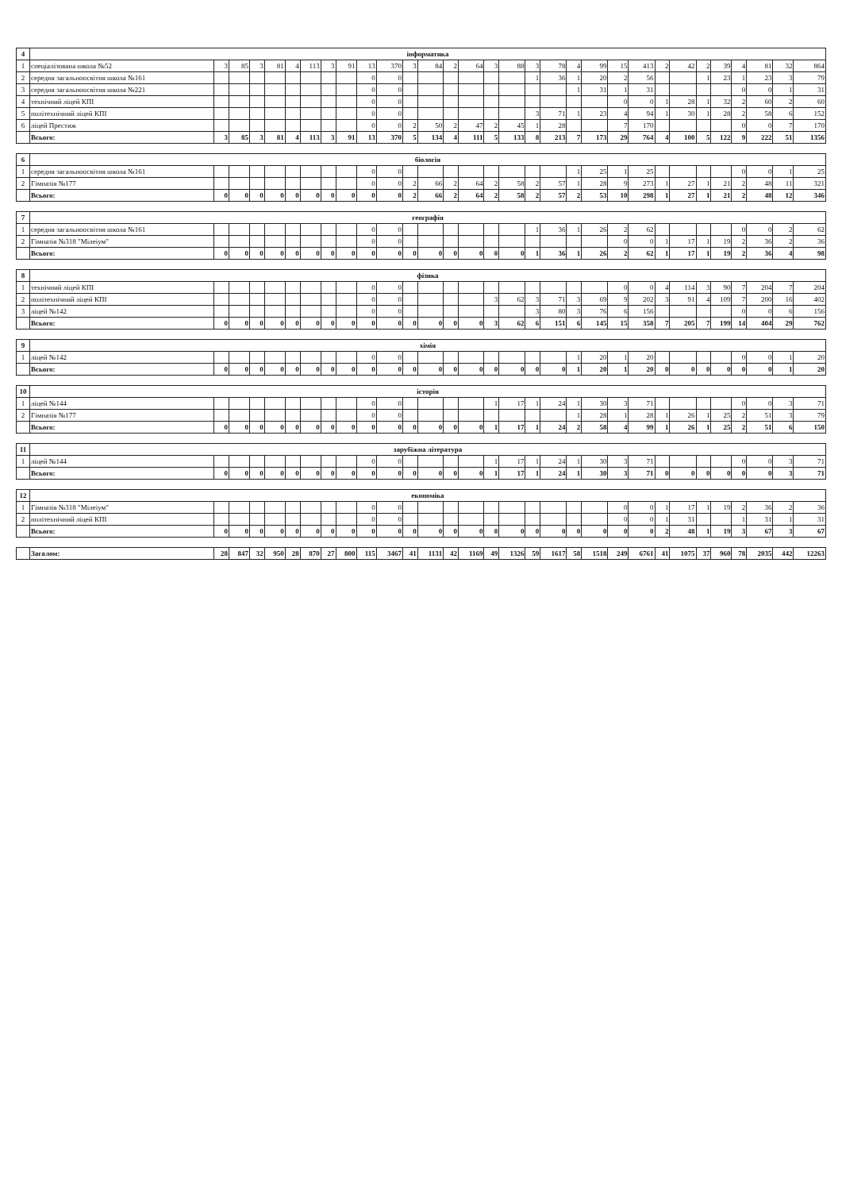| 4 | інформатика | | | | | | | | | | | | | | | | | | | | | | | | | | | | | | |
| 1 | спеціалізована школа №52 | 3 | 85 | 3 | 81 | 4 | 113 | 3 | 91 | 13 | 370 | 3 | 84 | 2 | 64 | 3 | 88 | 3 | 78 | 4 | 99 | 15 | 413 | 2 | 42 | 2 | 39 | 4 | 81 | 32 | 864 |
| 2 | середня загальноосвітня школа №161 | | | | | | | | | 0 | 0 | | | | | | | 1 | 36 | 1 | 20 | 2 | 56 | | | 1 | 23 | 1 | 23 | 3 | 79 |
| 3 | середня загальноосвітня школа №221 | | | | | | | | | 0 | 0 | | | | | | | | | 1 | 31 | 1 | 31 | | | | | 0 | 0 | 1 | 31 |
| 4 | технічний ліцей КПІ | | | | | | | | | 0 | 0 | | | | | | | | | | | 0 | 0 | 1 | 28 | 1 | 32 | 2 | 60 | 2 | 60 |
| 5 | політехнічний ліцей КПІ | | | | | | | | | 0 | 0 | | | | | | | 3 | 71 | 1 | 23 | 4 | 94 | 1 | 30 | 1 | 28 | 2 | 58 | 6 | 152 |
| 6 | ліцей Престиж | | | | | | | | | 0 | 0 | 2 | 50 | 2 | 47 | 2 | 45 | 1 | 28 | | | 7 | 170 | | | | | 0 | 0 | 7 | 170 |
| | Всього: | 3 | 85 | 3 | 81 | 4 | 113 | 3 | 91 | 13 | 370 | 5 | 134 | 4 | 111 | 5 | 133 | 8 | 213 | 7 | 173 | 29 | 764 | 4 | 100 | 5 | 122 | 9 | 222 | 51 | 1356 |
| 6 | біологія | | | | | | | | | | | | | | | | | | | | | | | | | | | | | | |
| 1 | середня загальноосвітня школа №161 | | | | | | | | | 0 | 0 | | | | | | | | | 1 | 25 | 1 | 25 | | | | | 0 | 0 | 1 | 25 |
| 2 | Гімназія №177 | | | | | | | | | 0 | 0 | 2 | 66 | 2 | 64 | 2 | 58 | 2 | 57 | 1 | 28 | 9 | 273 | 1 | 27 | 1 | 21 | 2 | 48 | 11 | 321 |
| | Всього: | 0 | 0 | 0 | 0 | 0 | 0 | 0 | 0 | 0 | 0 | 2 | 66 | 2 | 64 | 2 | 58 | 2 | 57 | 2 | 53 | 10 | 298 | 1 | 27 | 1 | 21 | 2 | 48 | 12 | 346 |
| 7 | географія | | | | | | | | | | | | | | | | | | | | | | | | | | | | | | |
| 1 | середня загальноосвітня школа №161 | | | | | | | | | 0 | 0 | | | | | | | 1 | 36 | 1 | 26 | 2 | 62 | | | | | 0 | 0 | 2 | 62 |
| 2 | Гімназія №318 "Мілеіум" | | | | | | | | | 0 | 0 | | | | | | | | | | | 0 | 0 | 1 | 17 | 1 | 19 | 2 | 36 | 2 | 36 |
| | Всього: | 0 | 0 | 0 | 0 | 0 | 0 | 0 | 0 | 0 | 0 | 0 | 0 | 0 | 0 | 0 | 0 | 1 | 36 | 1 | 26 | 2 | 62 | 1 | 17 | 1 | 19 | 2 | 36 | 4 | 98 |
| 8 | фізика | | | | | | | | | | | | | | | | | | | | | | | | | | | | | | |
| 1 | технічний ліцей КПІ | | | | | | | | | 0 | 0 | | | | | | | | | | | 0 | 0 | 4 | 114 | 3 | 90 | 7 | 204 | 7 | 204 |
| 2 | політехнічний ліцей КПІ | | | | | | | | | 0 | 0 | | | | | 3 | 62 | 3 | 71 | 3 | 69 | 9 | 202 | 3 | 91 | 4 | 109 | 7 | 200 | 16 | 402 |
| 3 | ліцей №142 | | | | | | | | | 0 | 0 | | | | | | | 3 | 80 | 3 | 76 | 6 | 156 | | | | | 0 | 0 | 6 | 156 |
| | Всього: | 0 | 0 | 0 | 0 | 0 | 0 | 0 | 0 | 0 | 0 | 0 | 0 | 0 | 0 | 3 | 62 | 6 | 151 | 6 | 145 | 15 | 358 | 7 | 205 | 7 | 199 | 14 | 404 | 29 | 762 |
| 9 | хімія | | | | | | | | | | | | | | | | | | | | | | | | | | | | | | |
| 1 | ліцей №142 | | | | | | | | | 0 | 0 | | | | | | | | | 1 | 20 | 1 | 20 | | | | | 0 | 0 | 1 | 20 |
| | Всього: | 0 | 0 | 0 | 0 | 0 | 0 | 0 | 0 | 0 | 0 | 0 | 0 | 0 | 0 | 0 | 0 | 0 | 0 | 1 | 20 | 1 | 20 | 0 | 0 | 0 | 0 | 0 | 0 | 1 | 20 |
| 10 | історія | | | | | | | | | | | | | | | | | | | | | | | | | | | | | | |
| 1 | ліцей №144 | | | | | | | | | 0 | 0 | | | | | 1 | 17 | 1 | 24 | 1 | 30 | 3 | 71 | | | | | 0 | 0 | 3 | 71 |
| 2 | Гімназія №177 | | | | | | | | | 0 | 0 | | | | | | | | | 1 | 28 | 1 | 28 | 1 | 26 | 1 | 25 | 2 | 51 | 3 | 79 |
| | Всього: | 0 | 0 | 0 | 0 | 0 | 0 | 0 | 0 | 0 | 0 | 0 | 0 | 0 | 0 | 1 | 17 | 1 | 24 | 2 | 58 | 4 | 99 | 1 | 26 | 1 | 25 | 2 | 51 | 6 | 150 |
| 11 | зарубіжна література | | | | | | | | | | | | | | | | | | | | | | | | | | | | | | |
| 1 | ліцей №144 | | | | | | | | | 0 | 0 | | | | | 1 | 17 | 1 | 24 | 1 | 30 | 3 | 71 | | | | | 0 | 0 | 3 | 71 |
| | Всього: | 0 | 0 | 0 | 0 | 0 | 0 | 0 | 0 | 0 | 0 | 0 | 0 | 0 | 0 | 1 | 17 | 1 | 24 | 1 | 30 | 3 | 71 | 0 | 0 | 0 | 0 | 0 | 0 | 3 | 71 |
| 12 | економіка | | | | | | | | | | | | | | | | | | | | | | | | | | | | | | |
| 1 | Гімназія №318 "Мілеіум" | | | | | | | | | 0 | 0 | | | | | | | | | | | 0 | 0 | 1 | 17 | 1 | 19 | 2 | 36 | 2 | 36 |
| 2 | політехнічний ліцей КПІ | | | | | | | | | 0 | 0 | | | | | | | | | | | 0 | 0 | 1 | 31 | | | 1 | 31 | 1 | 31 |
| | Всього: | 0 | 0 | 0 | 0 | 0 | 0 | 0 | 0 | 0 | 0 | 0 | 0 | 0 | 0 | 0 | 0 | 0 | 0 | 0 | 0 | 0 | 0 | 2 | 48 | 1 | 19 | 3 | 67 | 3 | 67 |
| | Загалом: | 28 | 847 | 32 | 950 | 28 | 870 | 27 | 800 | 115 | 3467 | 41 | 1131 | 42 | 1169 | 49 | 1326 | 59 | 1617 | 58 | 1518 | 249 | 6761 | 41 | 1075 | 37 | 960 | 78 | 2035 | 442 | 12263 |